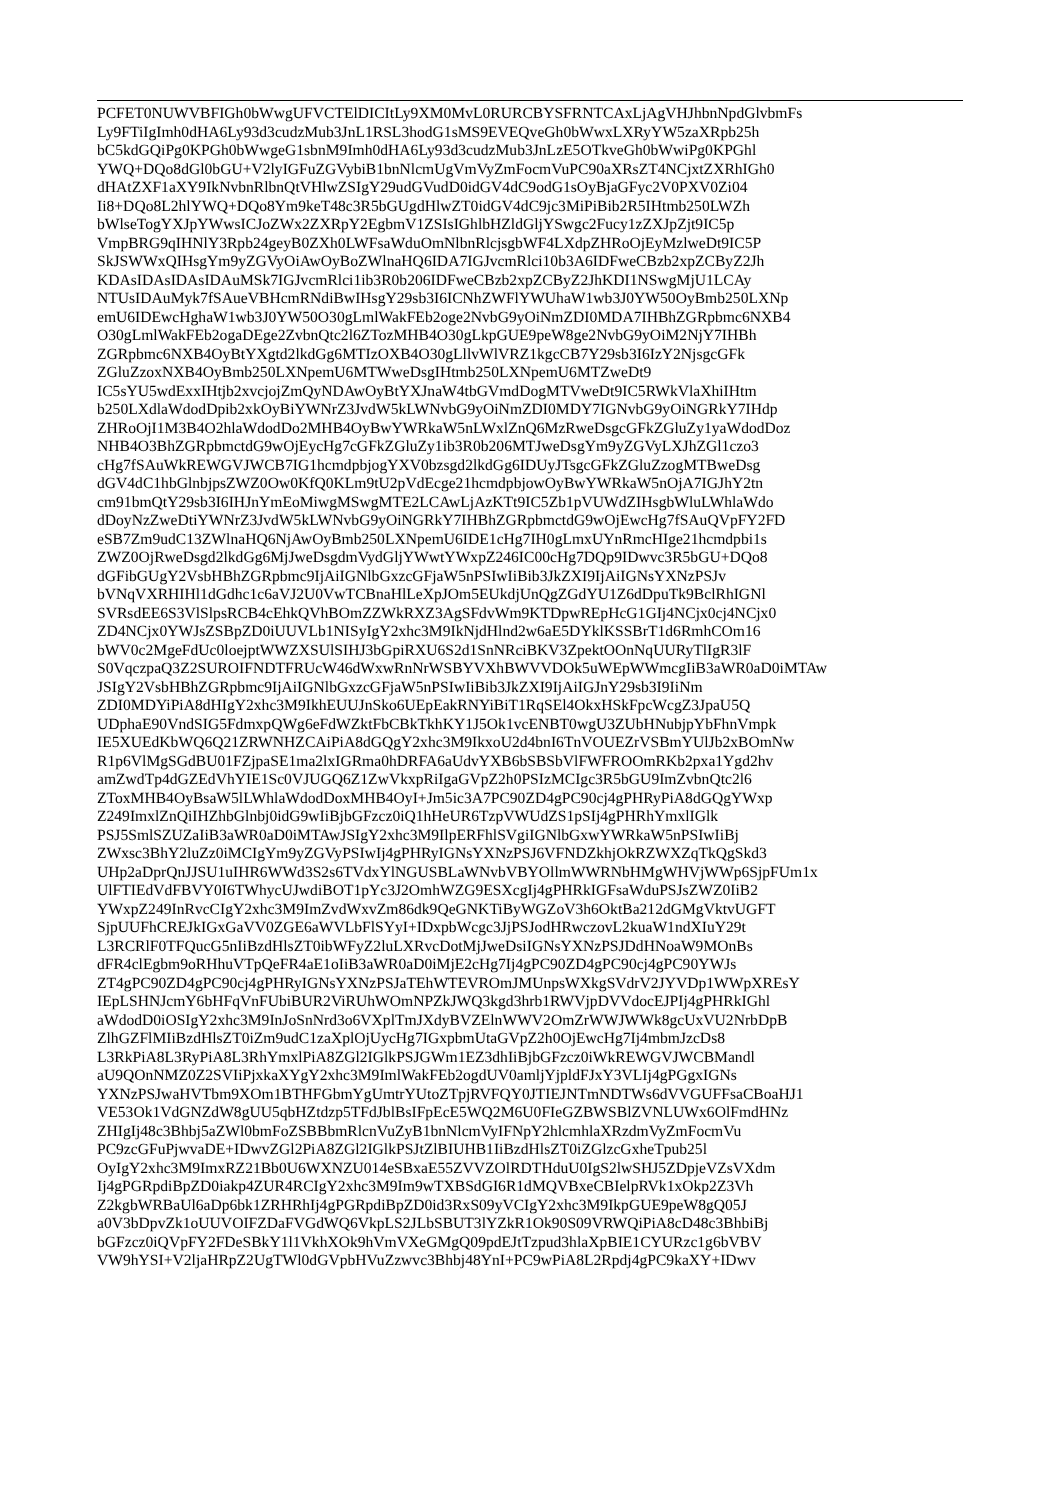PCFET0NUWVBFIGh0bWwgUFVCTElDICItLy9XM0MvL0RURCBYSFRNTCAxLjAgVHJhbnNpdGlvbmFs
Ly9FTiIgImh0dHA6Ly93d3cudzMub3JnL1RSL3hodG1sMS9EVEQveGh0bWwxLXRyYW5zaXRpb25h
bC5kdGQiPg0KPGh0bWwgeG1sbnM9Imh0dHA6Ly93d3cudzMub3JnLzE5OTkveGh0bWwiPg0KPGhl
YWQ+DQo8dGl0bGU+V2lyIGFuZGVybiB1bnNlcmUgVmVyZmFocmVuPC90aXRsZT4NCjxtZXRhIGh0
dHAtZXF1aXY9IkNvbnRlbnQtVHlwZSIgY29udGVudD0idGV4dC9odG1sOyBjaGFyc2V0PXV0Zi04
Ii8+DQo8L2hlYWQ+DQo8Ym9keT48c3R5bGUgdHlwZT0idGV4dC9jc3MiPiBib2R5IHtmb250LWZh
bWlseTogYXJpYWwsICJoZWx2ZXRpY2EgbmV1ZSIsIGhlbHZldGljYSwgc2Fucy1zZXJpZjt9IC5p
VmpBRG9qIHNlY3Rpb24geyB0ZXh0LWFsaWduOmNlbnRlcjsgbWF4LXdpZHRoOjEyMzlweDt9IC5P
SkJSWWxQIHsgYm9yZGVyOiAwOyBoZWlnaHQ6IDA7IGJvcmRlci10b3A6IDFweCBzb2xpZCByZ2Jh
KDAsIDAsIDAsIDAuMSk7IGJvcmRlci1ib3R0b206IDFweCBzb2xpZCByZ2JhKDI1NSwgMjU1LCAy
NTUsIDAuMyk7fSAueVBHcmRNdiBwIHsgY29sb3I6ICNhZWFlYWUhaW1wb3J0YW50OyBmb250LXNp
emU6IDEwcHghaW1wb3J0YW50O30gLmlWakFEb2oge2NvbG9yOiNmZDI0MDA7IHBhZGRpbmc6NXB4
O30gLmlWakFEb2ogaDEge2ZvbnQtc2l6ZTozMHB4O30gLkpGUE9peW8ge2NvbG9yOiM2NjY7IHBh
ZGRpbmc6NXB4OyBtYXgtd2lkdGg6MTIzOXB4O30gLllvWlVRZ1kgcCB7Y29sb3I6IzY2NjsgcGFk
ZGluZzoxNXB4OyBmb250LXNpemU6MTWweDsgIHtmb250LXNpemU6MTZweDt9
IC5sYU5wdExxIHtjb2xvcjojZmQyNDAwOyBtYXJnaW4tbGVmdDogMTVweDt9IC5RWkVlaXhiIHtm
b250LXdlaWdodDpib2xkOyBiYWNrZ3JvdW5kLWNvbG9yOiNmZDI0MDY7IGNvbG9yOiNGRkY7IHdp
ZHRoOjI1M3B4O2hlaWdodDo2MHB4OyBwYWRkaW5nLWxlZnQ6MzRweDsgcGFkZGluZy1yaWdodDoz
NHB4O3BhZGRpbmctdG9wOjEycHg7cGFkZGluZy1ib3R0b206MTJweDsgYm9yZGVyLXJhZGl1czo3
cHg7fSAuWkREWGVJWCB7IG1hcmdpbjogYXV0bzsgd2lkdGg6IDUyJTsgcGFkZGluZzogMTBweDsg
dGV4dC1hbGlnbjpsZWZ0Ow0KfQ0KLm9tU2pVdEcge21hcmdpbjowOyBwYWRkaW5nOjA7IGJhY2tn
cm91bmQtY29sb3I6IHJnYmEoMiwgMSwgMTE2LCAwLjAzKTt9IC5Zb1pVUWdZIHsgbWluLWhlaWdo
dDoyNzZweDtiYWNrZ3JvdW5kLWNvbG9yOiNGRkY7IHBhZGRpbmctdG9wOjEwcHg7fSAuQVpFY2FD
eSB7Zm9udC13ZWlnaHQ6NjAwOyBmb250LXNpemU6IDE1cHg7IH0gLmxUYnRmcHIge21hcmdpbi1s
ZWZ0OjRweDsgd2lkdGg6MjJweDsgdmVydGljYWwtYWxpZ246IC00cHg7DQp9IDwvc3R5bGU+DQo8
dGFibGUgY2VsbHBhZGRpbmc9IjAiIGNlbGxzcGFjaW5nPSIwIiBib3JkZXI9IjAiIGNsYXNzPSJv
bVNqVXRHIHl1dGdhc1c6aVJ2U0VwTCBnaHlLeXpJOm5EUkdjUnQgZGdYU1Z6dDpuTk9BclRhIGNl
SVRsdEE6S3VlSlpsRCB4cEhkQVhBOmZZWkRXZ3AgSFdvWm9KTDpwREpHcG1GIj4NCjx0cj4NCjx0
ZD4NCjx0YWJsZSBpZD0iUUVLb1NISyIgY2xhc3M9IkNjdHlnd2w6aE5DYklKSSBrT1d6RmhCOm16
bWV0c2MgeFdUc0loejptWWZXSUlSIHJ3bGpiRXU6S2d1SnNRciBKV3ZpektOOnNqUURyTlIgR3lF
S0VqczpaQ3Z2SUROIFNDTFRUcW46dWxwRnNrWSBYVXhBWVVDOk5uWEpWWmcgIiB3aWR0aD0iMTAw
JSIgY2VsbHBhZGRpbmc9IjAiIGNlbGxzcGFjaW5nPSIwIiBib3JkZXI9IjAiIGJnY29sb3I9IiNm
ZDI0MDYiPiA8dHIgY2xhc3M9IkhEUUJnSko6UEpEakRNYiBiT1RqSEl4OkxHSkFpcWcgZ3JpaU5Q
UDphaE90VndSIG5FdmxpQWg6eFdWZktFbCBkTkhKY1J5Ok1vcENBT0wgU3ZUbHNubjpYbFhnVmpk
IE5XUEdKbWQ6Q21ZRWNHZCAiPiA8dGQgY2xhc3M9IkxoU2d4bnI6TnVOUEZrVSBmYUlJb2xBOmNw
R1p6VlMgSGdBU01FZjpaSE1ma2lxIGRma0hDRFA6aUdvYXB6bSBSbVlFWFROOmRKb2pxa1Ygd2hv
amZwdTp4dGZEdVhYIE1Sc0VJUGQ6Z1ZwVkxpRiIgaGVpZ2h0PSIzMCIgc3R5bGU9ImZvbnQtc2l6
ZToxMHB4OyBsaW5lLWhlaWdodDoxMHB4OyI+Jm5ic3A7PC90ZD4gPC90cj4gPHRyPiA8dGQgYWxp
Z249ImxlZnQiIHZhbGlnbj0idG9wIiBjbGFzcz0iQ1hHeUR6TzpVWUdZS1pSIj4gPHRhYmxlIGlk
PSJ5SmlSZUZaIiB3aWR0aD0iMTAwJSIgY2xhc3M9IlpERFhlSVgiIGNlbGxwYWRkaW5nPSIwIiBj
ZWxsc3BhY2luZz0iMCIgYm9yZGVyPSIwIj4gPHRyIGNsYXNzPSJ6VFNDZkhjOkRZWXZqTkQgSkd3
UHp2aDprQnJJSU1uIHR6WWd3S2s6TVdxYlNGUSBLaWNvbVBYOllmWWRNbHMgWHVjWWp6SjpFUm1x
UlFTIEdVdFBVY0I6TWhycUJwdiBOT1pYc3J2OmhWZG9ESXcgIj4gPHRkIGFsaWduPSJsZWZ0IiB2
YWxpZ249InRvcCIgY2xhc3M9ImZvdWxvZm86dk9QeGNKTiByWGZoV3h6OktBa212dGMgVktvUGFT
SjpUUFhCREJkIGxGaVV0ZGE6aWVLbFlSYyI+IDxpbWcgc3JjPSJodHRwczovL2kuaW1ndXIuY29t
L3RCRlF0TFQucG5nIiBzdHlsZT0ibWFyZ2luLXRvcDotMjJweDsiIGNsYXNzPSJDdHNoaW9MOnBs
dFR4clEgbm9oRHhuVTpQeFR4aE1oIiB3aWR0aD0iMjE2cHg7Ij4gPC90ZD4gPC90cj4gPC90YWJs
ZT4gPC90ZD4gPC90cj4gPHRyIGNsYXNzPSJaTEhWTEVROmJMUnpsWXkgSVdrV2JYVDp1WWpXREsY
IEpLSHNJcmY6bHFqVnFUbiBUR2ViRUhWOmNPZkJWQ3kgd3hrb1RWVjpDVVdocEJPIj4gPHRkIGhl
aWdodD0iOSIgY2xhc3M9InJoSnNrd3o6VXplTmJXdyBVZElnWWV2OmZrWWJWWk8gcUxVU2NrbDpB
ZlhGZFlMIiBzdHlsZT0iZm9udC1zaXplOjUycHg7IGxpbmUtaGVpZ2h0OjEwcHg7Ij4mbmJzcDs8
L3RkPiA8L3RyPiA8L3RhYmxlPiA8ZGl2IGlkPSJGWm1EZ3dhIiBjbGFzcz0iWkREWGVJWCBMandl
aU9QOnNMZ0Z2SVIiPjxkaXYgY2xhc3M9ImlWakFEb2ogdUV0amljYjpldFJxY3VLIj4gPGgxIGNs
YXNzPSJwaHVTbm9XOm1BTHFGbmYgUmtrYUtoZTpjRVFQY0JTIEJNTmNDTWs6dVVGUFFsaCBoaHJ1
VE53Ok1VdGNZdW8gUU5qbHZtdzp5TFdJblBsIFpEcE5WQ2M6U0FIeGZBWSBlZVNLUWx6OlFmdHNz
ZHIgIj48c3Bhbj5aZWl0bmFoZSBBbmRlcnVuZyB1bnNlcmVyIFNpY2hlcmhlaXRzdmVyZmFocmVu
PC9zcGFuPjwvaDE+IDwvZGl2PiA8ZGl2IGlkPSJtZlBIUHB1IiBzdHlsZT0iZGlzcGxheTpub25l
OyIgY2xhc3M9ImxRZ21Bb0U6WXNZU014eSBxaE55ZVVZOlRDTHduU0IgS2lwSHJ5ZDpjeVZsVXdm
Ij4gPGRpdiBpZD0iakp4ZUR4RCIgY2xhc3M9Im9wTXBSdGI6R1dMQVBxeCBIelpRVk1xOkp2Z3Vh
Z2kgbWRBaUl6aDp6bk1ZRHRhIj4gPGRpdiBpZD0id3RxS09yVCIgY2xhc3M9IkpGUE9peW8gQ05J
a0V3bDpvZk1oUUVOIFZDaFVGdWQ6VkpLS2JLbSBUT3lYZkR1Ok90S09VRWQiPiA8cD48c3BhbiBj
bGFzcz0iQVpFY2FDeSBkY1l1VkhXOk9hVmVXeGMgQ09pdEJtTzpud3hlaXpBIE1CYURzc1g6bVBV
VW9hYSI+V2ljaHRpZ2UgTWl0dGVpbHVuZzwvc3Bhbj48YnI+PC9wPiA8L2Rpdj4gPC9kaXY+IDwv